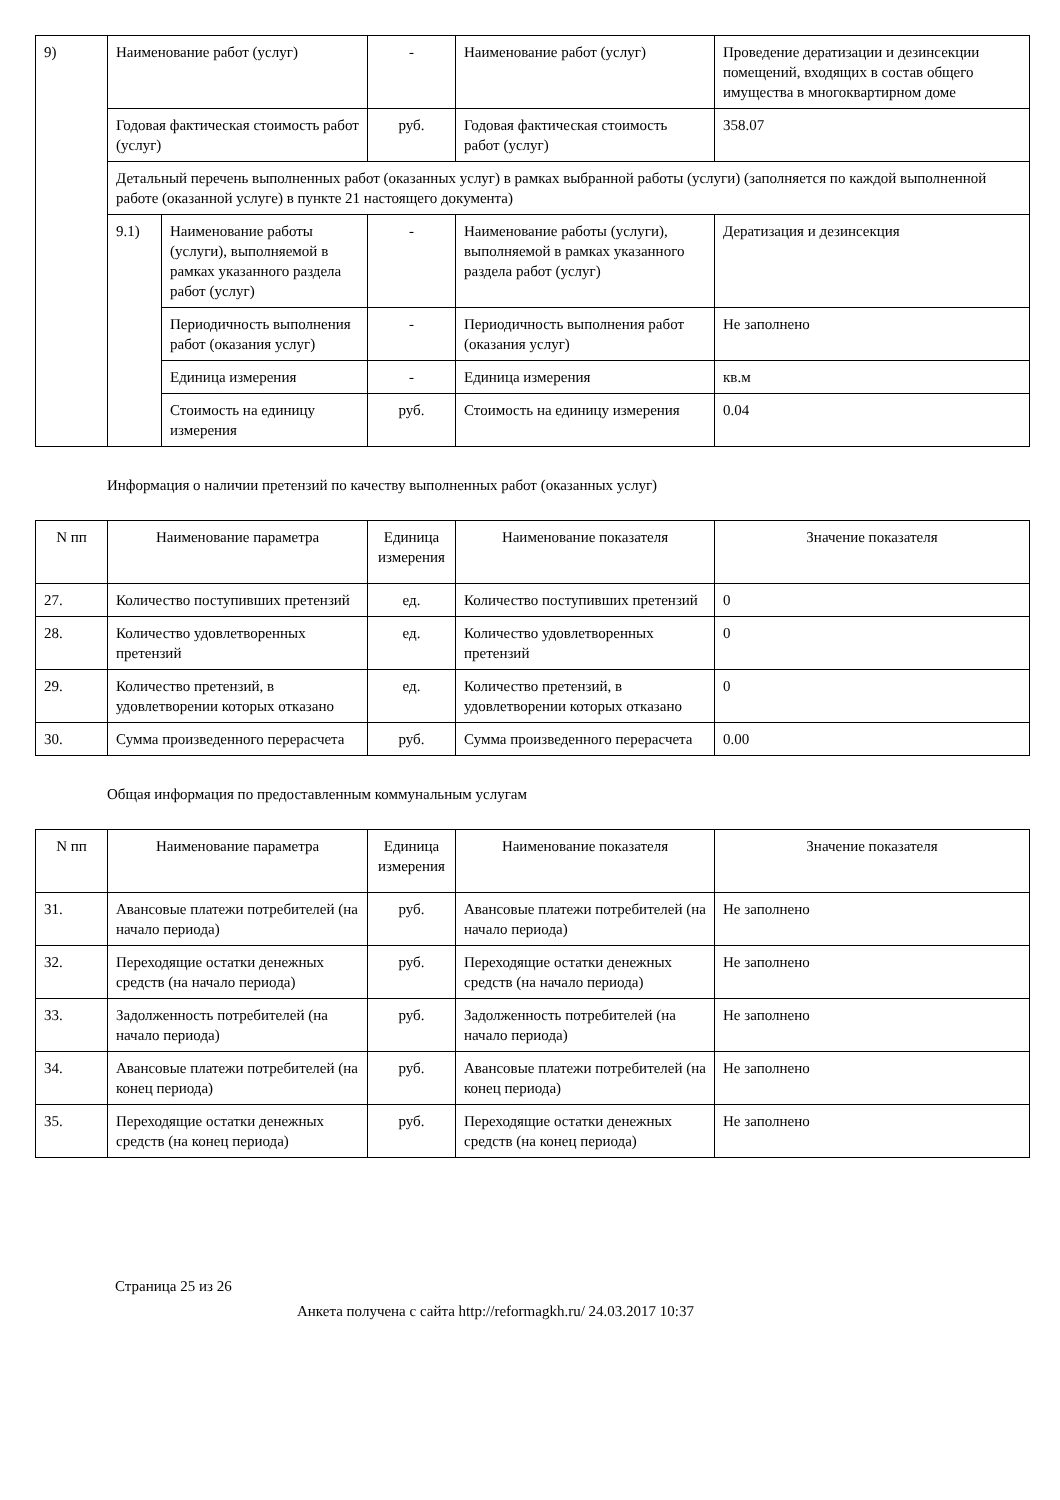| 9) | Наименование работ (услуг) | | - | Наименование работ (услуг) | Проведение дератизации и дезинсекции помещений, входящих в состав общего имущества в многоквартирном доме |
| | Годовая фактическая стоимость работ (услуг) | | руб. | Годовая фактическая стоимость работ (услуг) | 358.07 |
| | Детальный перечень выполненных работ (оказанных услуг) в рамках выбранной работы (услуги) (заполняется по каждой выполненной работе (оказанной услуге) в пункте 21 настоящего документа) | | | | |
| | 9.1) | Наименование работы (услуги), выполняемой в рамках указанного раздела работ (услуг) | - | Наименование работы (услуги), выполняемой в рамках указанного раздела работ (услуг) | Дератизация и дезинсекция |
| | | Периодичность выполнения работ (оказания услуг) | - | Периодичность выполнения работ (оказания услуг) | Не заполнено |
| | | Единица измерения | - | Единица измерения | кв.м |
| | | Стоимость на единицу измерения | руб. | Стоимость на единицу измерения | 0.04 |
Информация о наличии претензий по качеству выполненных работ (оказанных услуг)
| N пп | Наименование параметра | Единица измерения | Наименование показателя | Значение показателя |
| --- | --- | --- | --- | --- |
| 27. | Количество поступивших претензий | ед. | Количество поступивших претензий | 0 |
| 28. | Количество удовлетворенных претензий | ед. | Количество удовлетворенных претензий | 0 |
| 29. | Количество претензий, в удовлетворении которых отказано | ед. | Количество претензий, в удовлетворении которых отказано | 0 |
| 30. | Сумма произведенного перерасчета | руб. | Сумма произведенного перерасчета | 0.00 |
Общая информация по предоставленным коммунальным услугам
| N пп | Наименование параметра | Единица измерения | Наименование показателя | Значение показателя |
| --- | --- | --- | --- | --- |
| 31. | Авансовые платежи потребителей (на начало периода) | руб. | Авансовые платежи потребителей (на начало периода) | Не заполнено |
| 32. | Переходящие остатки денежных средств (на начало периода) | руб. | Переходящие остатки денежных средств (на начало периода) | Не заполнено |
| 33. | Задолженность потребителей (на начало периода) | руб. | Задолженность потребителей (на начало периода) | Не заполнено |
| 34. | Авансовые платежи потребителей (на конец периода) | руб. | Авансовые платежи потребителей (на конец периода) | Не заполнено |
| 35. | Переходящие остатки денежных средств (на конец периода) | руб. | Переходящие остатки денежных средств (на конец периода) | Не заполнено |
Страница 25 из 26
Анкета получена с сайта http://reformagkh.ru/ 24.03.2017 10:37